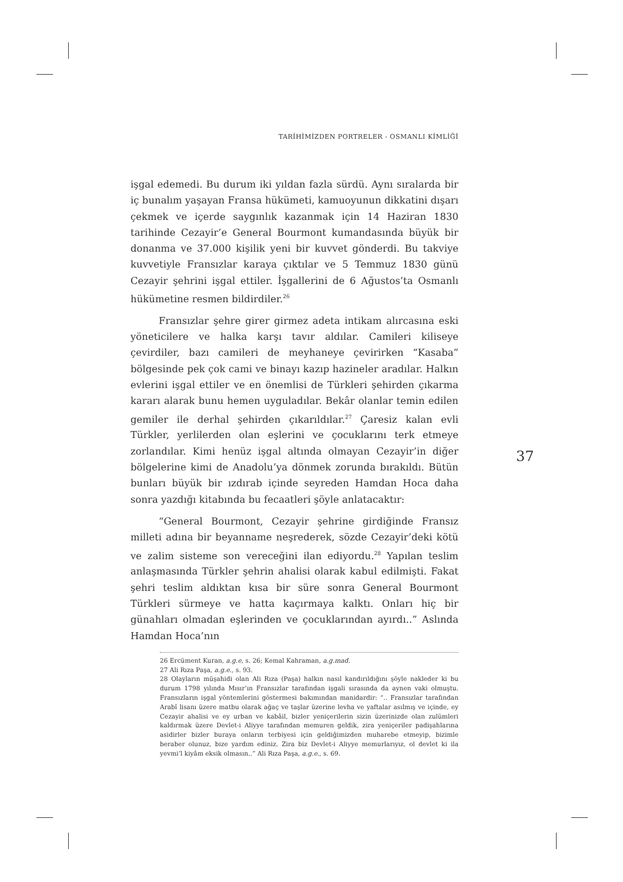TARİHİMİZDEN PORTRELER - OSMANLI KİMLİĞİ
işgal edemedi. Bu durum iki yıldan fazla sürdü. Aynı sıralarda bir iç bunalım yaşayan Fransa hükümeti, kamuoyunun dikkatini dışarı çekmek ve içerde saygınlık kazanmak için 14 Haziran 1830 tarihinde Cezayir’e General Bourmont kumandasında büyük bir donanma ve 37.000 kişilik yeni bir kuvvet gönderdi. Bu takviye kuvvetiyle Fransızlar karaya çıktılar ve 5 Temmuz 1830 günü Cezayir şehrini işgal ettiler. İşgallerini de 6 Ağustos’ta Osmanlı hükümetine resmen bildirdiler.<sup>26</sup>
Fransızlar şehre girer girmez adeta intikam alırcasına eski yöneticilere ve halka karşı tavır aldılar. Camileri kiliseye çevirdiler, bazı camileri de meyhaneye çevirirken “Kasaba” bölgesinde pek çok cami ve binayı kazıp hazineler aradılar. Halkın evlerini işgal ettiler ve en önemlisi de Türkleri şehirden çıkarma kararı alarak bunu hemen uyguladılar. Bekâr olanlar temin edilen gemiler ile derhal şehirden çıkarıldılar.<sup>27</sup> Çaresiz kalan evli Türkler, yerlilerden olan eşlerini ve çocuklarını terk etmeye zorlandılar. Kimi henüz işgal altında olmayan Cezayir’in diğer bölgelerine kimi de Anadolu’ya dönmek zorunda bırakıldı. Bütün bunları büyük bir ızdırab içinde seyreden Hamdan Hoca daha sonra yazdığı kitabında bu fecaatleri şöyle anlatacaktır:
“General Bourmont, Cezayir şehrine girdiğinde Fransız milleti adına bir beyanname neşrederek, sözde Cezayir’deki kötü ve zalim sisteme son vereceğini ilan ediyordu.<sup>28</sup> Yapılan teslim anlaşmasında Türkler şehrin ahalisi olarak kabul edilmişti. Fakat şehri teslim aldıktan kısa bir süre sonra General Bourmont Türkleri sürmeye ve hatta kaçırmaya kalktı. Onları hiç bir günahları olmadan eşlerinden ve çocuklarından ayırdı..” Aslında Hamdan Hoca’nın
26 Ercüment Kuran, a.g.e, s. 26; Kemal Kahraman, a.g.mad.
27 Ali Rıza Paşa, a.g.e., s. 93.
28 Olayların müşahidi olan Ali Rıza (Paşa) halkın nasıl kandırıldığını şöyle nakleder ki bu durum 1798 yılında Mısır’ın Fransızlar tarafından işgali sırasında da aynen vaki olmuştu. Fransızların işgal yöntemlerini göstermesi bakımından manidardir: “.. Fransızlar tarafından Arabî lisanı üzere matbu olarak ağaç ve taşlar üzerine levha ve yaftalar asılmış ve içinde, ey Cezayir ahalisi ve ey urban ve kabâil, bizler yeniçerilerin sizin üzerinizde olan zulümleri kaldırmak üzere Devlet-i Aliyye tarafından memuren geldik, zira yeniçeriler padişahlarına asidirler bizler buraya onların terbiyesi için geldiğimizden muharebe etmeyip, bizimle beraber olunuz, bize yardım ediniz. Zira biz Devlet-i Aliyye memurlarıyız, ol devlet ki ila yevmi’l kiyâm eksik olmasın..” Ali Rıza Paşa, a.g.e., s. 69.
37